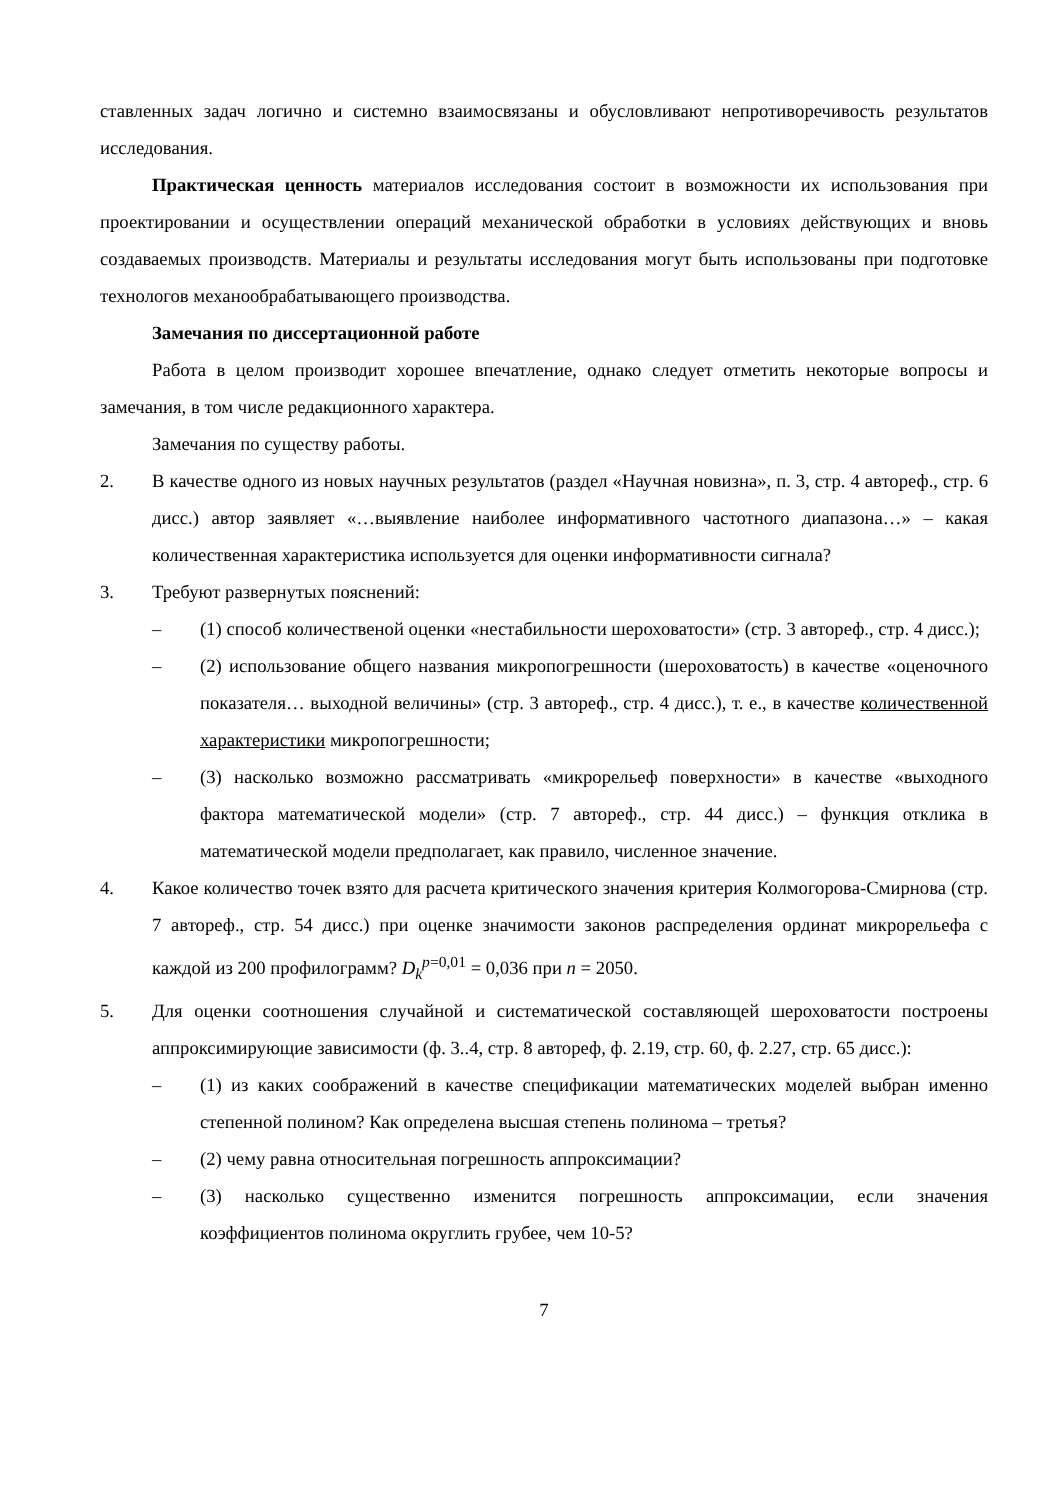ставленных задач логично и системно взаимосвязаны и обусловливают непротиворечивость результатов исследования.
Практическая ценность материалов исследования состоит в возможности их использования при проектировании и осуществлении операций механической обработки в условиях действующих и вновь создаваемых производств. Материалы и результаты исследования могут быть использованы при подготовке технологов механообрабатывающего производства.
Замечания по диссертационной работе
Работа в целом производит хорошее впечатление, однако следует отметить некоторые вопросы и замечания, в том числе редакционного характера.
Замечания по существу работы.
2. В качестве одного из новых научных результатов (раздел «Научная новизна», п. 3, стр. 4 автореф., стр. 6 дисс.) автор заявляет «…выявление наиболее информативного частотного диапазона…» – какая количественная характеристика используется для оценки информативности сигнала?
3. Требуют развернутых пояснений:
– (1) способ количественой оценки «нестабильности шероховатости» (стр. 3 автореф., стр. 4 дисс.);
– (2) использование общего названия микропогрешности (шероховатость) в качестве «оценочного показателя… выходной величины» (стр. 3 автореф., стр. 4 дисс.), т. е., в качестве количественной характеристики микропогрешности;
– (3) насколько возможно рассматривать «микрорельеф поверхности» в качестве «выходного фактора математической модели» (стр. 7 автореф., стр. 44 дисс.) – функция отклика в математической модели предполагает, как правило, численное значение.
4. Какое количество точек взято для расчета критического значения критерия Колмогорова-Смирнова (стр. 7 автореф., стр. 54 дисс.) при оценке значимости законов распределения ординат микрорельефа с каждой из 200 профилограмм? D<sub>k</sub><sup>p=0,01</sup> = 0,036 при n = 2050.
5. Для оценки соотношения случайной и систематической составляющей шероховатости построены аппроксимирующие зависимости (ф. 3..4, стр. 8 автореф, ф. 2.19, стр. 60, ф. 2.27, стр. 65 дисс.):
– (1) из каких соображений в качестве спецификации математических моделей выбран именно степенной полином? Как определена высшая степень полинома – третья?
– (2) чему равна относительная погрешность аппроксимации?
– (3) насколько существенно изменится погрешность аппроксимации, если значения коэффициентов полинома округлить грубее, чем 10-5?
7